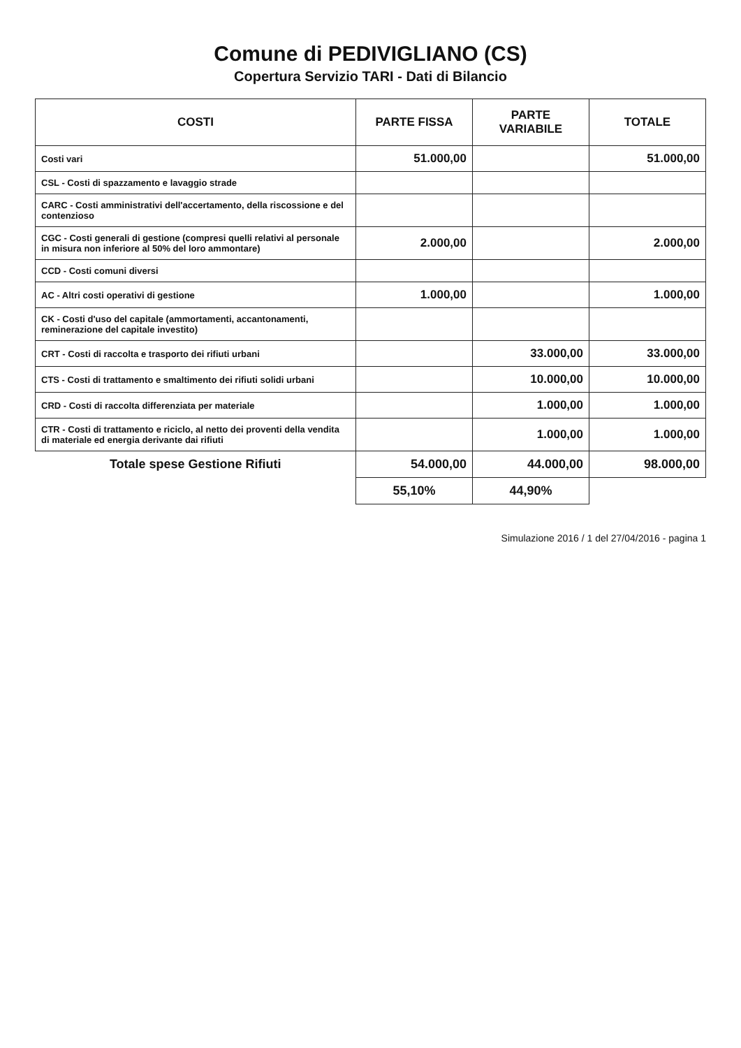Comune di PEDIVIGLIANO (CS)
Copertura Servizio TARI - Dati di Bilancio
| COSTI | PARTE FISSA | PARTE VARIABILE | TOTALE |
| --- | --- | --- | --- |
| Costi vari | 51.000,00 | | 51.000,00 |
| CSL - Costi di spazzamento e lavaggio strade | | | |
| CARC - Costi amministrativi dell'accertamento, della riscossione e del contenzioso | | | |
| CGC - Costi generali di gestione (compresi quelli relativi al personale in misura non inferiore al 50% del loro ammontare) | 2.000,00 | | 2.000,00 |
| CCD - Costi comuni diversi | | | |
| AC - Altri costi operativi di gestione | 1.000,00 | | 1.000,00 |
| CK - Costi d'uso del capitale (ammortamenti, accantonamenti, reminerazione del capitale investito) | | | |
| CRT - Costi di raccolta e trasporto dei rifiuti urbani | | 33.000,00 | 33.000,00 |
| CTS - Costi di trattamento e smaltimento dei rifiuti solidi urbani | | 10.000,00 | 10.000,00 |
| CRD - Costi di raccolta differenziata per materiale | | 1.000,00 | 1.000,00 |
| CTR - Costi di trattamento e riciclo, al netto dei proventi della vendita di materiale ed energia derivante dai rifiuti | | 1.000,00 | 1.000,00 |
| Totale spese Gestione Rifiuti | 54.000,00 | 44.000,00 | 98.000,00 |
| | 55,10% | 44,90% | |
Simulazione 2016 / 1 del 27/04/2016 - pagina 1